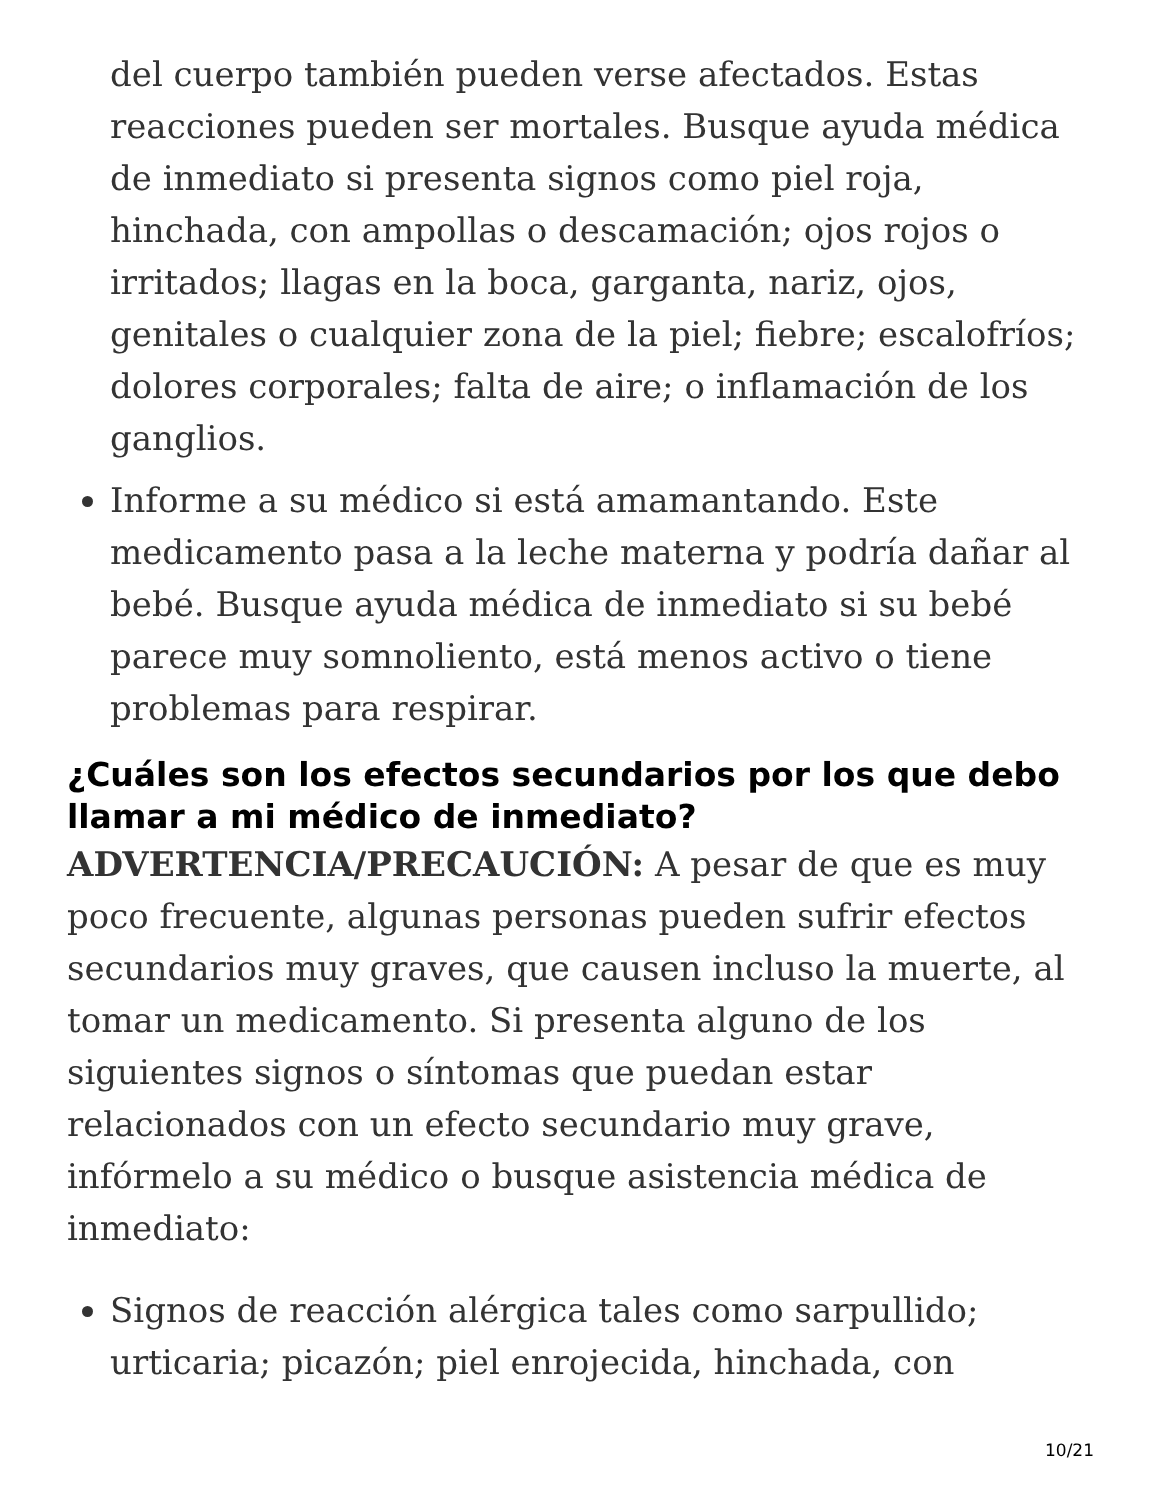del cuerpo también pueden verse afectados. Estas reacciones pueden ser mortales. Busque ayuda médica de inmediato si presenta signos como piel roja, hinchada, con ampollas o descamación; ojos rojos o irritados; llagas en la boca, garganta, nariz, ojos, genitales o cualquier zona de la piel; fiebre; escalofríos; dolores corporales; falta de aire; o inflamación de los ganglios.
Informe a su médico si está amamantando. Este medicamento pasa a la leche materna y podría dañar al bebé. Busque ayuda médica de inmediato si su bebé parece muy somnoliento, está menos activo o tiene problemas para respirar.
¿Cuáles son los efectos secundarios por los que debo llamar a mi médico de inmediato?
ADVERTENCIA/PRECAUCIÓN: A pesar de que es muy poco frecuente, algunas personas pueden sufrir efectos secundarios muy graves, que causen incluso la muerte, al tomar un medicamento. Si presenta alguno de los siguientes signos o síntomas que puedan estar relacionados con un efecto secundario muy grave, infórmelo a su médico o busque asistencia médica de inmediato:
Signos de reacción alérgica tales como sarpullido; urticaria; picazón; piel enrojecida, hinchada, con
10/21